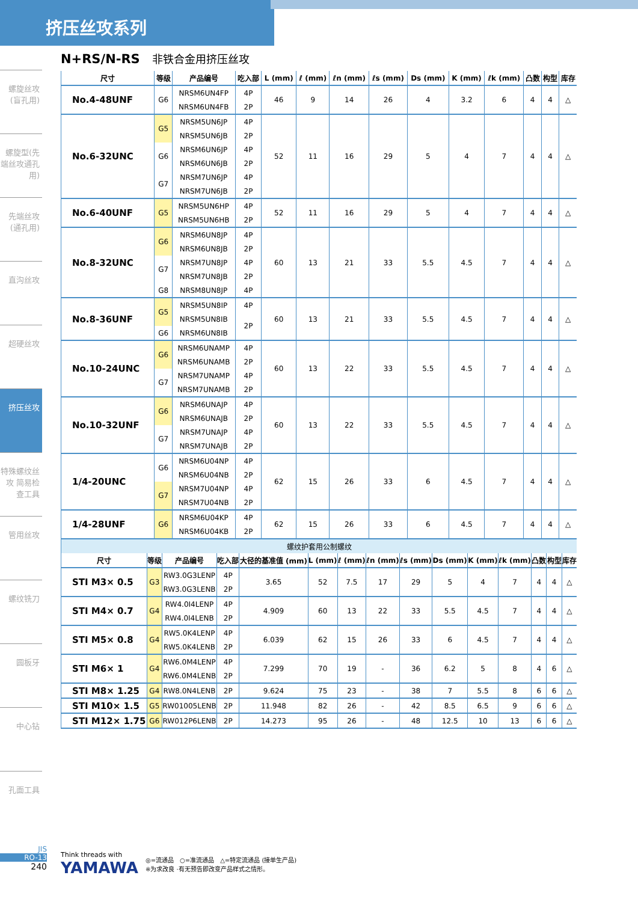挤压丝攻系列
螺旋丝攻(盲孔用)
螺旋型(先端丝攻通孔用)
先端丝攻(通孔用)
直沟丝攻
超硬丝攻
挤压丝攻
特殊螺纹丝攻 简易检查工具
管用丝攻
螺纹铣刀
圆板牙
中心钻
孔面工具
N+RS/N-RS 非铁合金用挤压丝攻
| 尺寸 | 等级 | 产品编号 | 吃入部 | L (mm) | ℓ (mm) | ℓn (mm) | ℓs (mm) | Ds (mm) | K (mm) | ℓk (mm) | 凸数 | 构型 | 库存 |
| --- | --- | --- | --- | --- | --- | --- | --- | --- | --- | --- | --- | --- | --- |
| No.4-48UNF | G6 | NRSM6UN4FP | 4P | 46 | 9 | 14 | 26 | 4 | 3.2 | 6 | 4 | 4 | △ |
| | | NRSM6UN4FB | 2P | | | | | | | | | | |
| No.6-32UNC | G5 | NRSM5UN6JP | 4P | 52 | 11 | 16 | 29 | 5 | 4 | 7 | 4 | 4 | △ |
| | | NRSM5UN6JB | 2P | | | | | | | | | | |
| | G6 | NRSM6UN6JP | 4P | | | | | | | | | | |
| | | NRSM6UN6JB | 2P | | | | | | | | | | |
| | G7 | NRSM7UN6JP | 4P | | | | | | | | | | |
| | | NRSM7UN6JB | 2P | | | | | | | | | | |
| No.6-40UNF | G5 | NRSM5UN6HP | 4P | 52 | 11 | 16 | 29 | 5 | 4 | 7 | 4 | 4 | △ |
| | | NRSM5UN6HB | 2P | | | | | | | | | | |
| No.8-32UNC | G6 | NRSM6UN8JP | 4P | 60 | 13 | 21 | 33 | 5.5 | 4.5 | 7 | 4 | 4 | △ |
| | | NRSM6UN8JB | 2P | | | | | | | | | | |
| | G7 | NRSM7UN8JP | 4P | | | | | | | | | | |
| | | NRSM7UN8JB | 2P | | | | | | | | | | |
| | G8 | NRSM8UN8JP | 4P | | | | | | | | | | |
| No.8-36UNF | G5 | NRSM5UN8IP | 4P | 60 | 13 | 21 | 33 | 5.5 | 4.5 | 7 | 4 | 4 | △ |
| | | NRSM5UN8IB | 2P | | | | | | | | | | |
| | G6 | NRSM6UN8IB | | | | | | | | | | | |
| No.10-24UNC | G6 | NRSM6UNAMP | 4P | 60 | 13 | 22 | 33 | 5.5 | 4.5 | 7 | 4 | 4 | △ |
| | | NRSM6UNAMB | 2P | | | | | | | | | | |
| | G7 | NRSM7UNAMP | 4P | | | | | | | | | | |
| | | NRSM7UNAMB | 2P | | | | | | | | | | |
| No.10-32UNF | G6 | NRSM6UNAJP | 4P | 60 | 13 | 22 | 33 | 5.5 | 4.5 | 7 | 4 | 4 | △ |
| | | NRSM6UNAJB | 2P | | | | | | | | | | |
| | G7 | NRSM7UNAJP | 4P | | | | | | | | | | |
| | | NRSM7UNAJB | 2P | | | | | | | | | | |
| 1/4-20UNC | G6 | NRSM6U04NP | 4P | 62 | 15 | 26 | 33 | 6 | 4.5 | 7 | 4 | 4 | △ |
| | | NRSM6U04NB | 2P | | | | | | | | | | |
| | G7 | NRSM7U04NP | 4P | | | | | | | | | | |
| | | NRSM7U04NB | 2P | | | | | | | | | | |
| 1/4-28UNF | G6 | NRSM6U04KP | 4P | 62 | 15 | 26 | 33 | 6 | 4.5 | 7 | 4 | 4 | △ |
| | | NRSM6U04KB | 2P | | | | | | | | | | |
| 螺纹护套用公制螺纹 | | | | | | | | | | | | | | |
| 尺寸 | 等级 | 产品编号 | 吃入部 | 大径的基准值 (mm) | L (mm) | ℓ (mm) | ℓn (mm) | ℓs (mm) | Ds (mm) | K (mm) | ℓk (mm) | 凸数 | 构型 | 库存 |
| STI M3× 0.5 | G3 | RW3.0G3LENP | 4P | 3.65 | 52 | 7.5 | 17 | 29 | 5 | 4 | 7 | 4 | 4 | △ |
| | | RW3.0G3LENB | 2P | | | | | | | | | | | |
| STI M4× 0.7 | G4 | RW4.0I4LENP | 4P | 4.909 | 60 | 13 | 22 | 33 | 5.5 | 4.5 | 7 | 4 | 4 | △ |
| | | RW4.0I4LENB | 2P | | | | | | | | | | | |
| STI M5× 0.8 | G4 | RW5.0K4LENP | 4P | 6.039 | 62 | 15 | 26 | 33 | 6 | 4.5 | 7 | 4 | 4 | △ |
| | | RW5.0K4LENB | 2P | | | | | | | | | | | |
| STI M6× 1 | G4 | RW6.0M4LENP | 4P | 7.299 | 70 | 19 | - | 36 | 6.2 | 5 | 8 | 4 | 6 | △ |
| | | RW6.0M4LENB | 2P | | | | | | | | | | | |
| STI M8× 1.25 | G4 | RW8.0N4LENB | 2P | 9.624 | 75 | 23 | - | 38 | 7 | 5.5 | 8 | 6 | 6 | △ |
| STI M10× 1.5 | G5 | RW01005LENB | 2P | 11.948 | 82 | 26 | - | 42 | 8.5 | 6.5 | 9 | 6 | 6 | △ |
| STI M12× 1.75 | G6 | RW012P6LENB | 2P | 14.273 | 95 | 26 | - | 48 | 12.5 | 10 | 13 | 6 | 6 | △ |
JIS
RO-13
240
Think threads with
YAMAWA
◎=流通品　○=准流通品　△=特定流通品 (接单生产品)
※为求改良 ·有无预告即改变产品样式之情形。